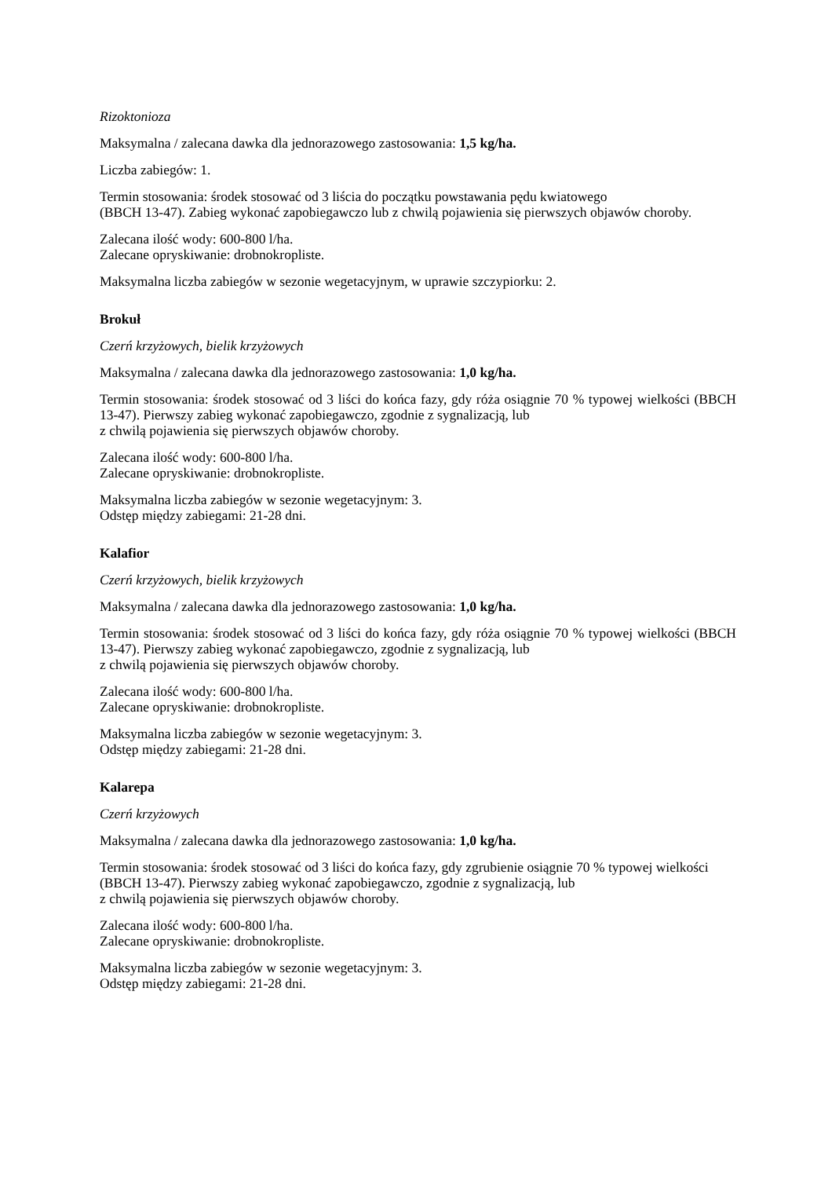Rizoktonioza
Maksymalna / zalecana dawka dla jednorazowego zastosowania: 1,5 kg/ha.
Liczba zabiegów: 1.
Termin stosowania: środek stosować od 3 liścia do początku powstawania pędu kwiatowego
(BBCH 13-47). Zabieg wykonać zapobiegawczo lub z chwilą pojawienia się pierwszych objawów choroby.
Zalecana ilość wody: 600-800 l/ha.
Zalecane opryskiwanie: drobnokropliste.
Maksymalna liczba zabiegów w sezonie wegetacyjnym, w uprawie szczypiorku: 2.
Brokuł
Czerń krzyżowych, bielik krzyżowych
Maksymalna / zalecana dawka dla jednorazowego zastosowania: 1,0 kg/ha.
Termin stosowania: środek stosować od 3 liści do końca fazy, gdy róża osiągnie 70 % typowej wielkości (BBCH 13-47). Pierwszy zabieg wykonać zapobiegawczo, zgodnie z sygnalizacją, lub
z chwilą pojawienia się pierwszych objawów choroby.
Zalecana ilość wody: 600-800 l/ha.
Zalecane opryskiwanie: drobnokropliste.
Maksymalna liczba zabiegów w sezonie wegetacyjnym: 3.
Odstęp między zabiegami: 21-28 dni.
Kalafior
Czerń krzyżowych, bielik krzyżowych
Maksymalna / zalecana dawka dla jednorazowego zastosowania: 1,0 kg/ha.
Termin stosowania: środek stosować od 3 liści do końca fazy, gdy róża osiągnie 70 % typowej wielkości (BBCH 13-47). Pierwszy zabieg wykonać zapobiegawczo, zgodnie z sygnalizacją, lub
z chwilą pojawienia się pierwszych objawów choroby.
Zalecana ilość wody: 600-800 l/ha.
Zalecane opryskiwanie: drobnokropliste.
Maksymalna liczba zabiegów w sezonie wegetacyjnym: 3.
Odstęp między zabiegami: 21-28 dni.
Kalarepa
Czerń krzyżowych
Maksymalna / zalecana dawka dla jednorazowego zastosowania: 1,0 kg/ha.
Termin stosowania: środek stosować od 3 liści do końca fazy, gdy zgrubienie osiągnie 70 % typowej wielkości (BBCH 13-47). Pierwszy zabieg wykonać zapobiegawczo, zgodnie z sygnalizacją, lub
z chwilą pojawienia się pierwszych objawów choroby.
Zalecana ilość wody: 600-800 l/ha.
Zalecane opryskiwanie: drobnokropliste.
Maksymalna liczba zabiegów w sezonie wegetacyjnym: 3.
Odstęp między zabiegami: 21-28 dni.